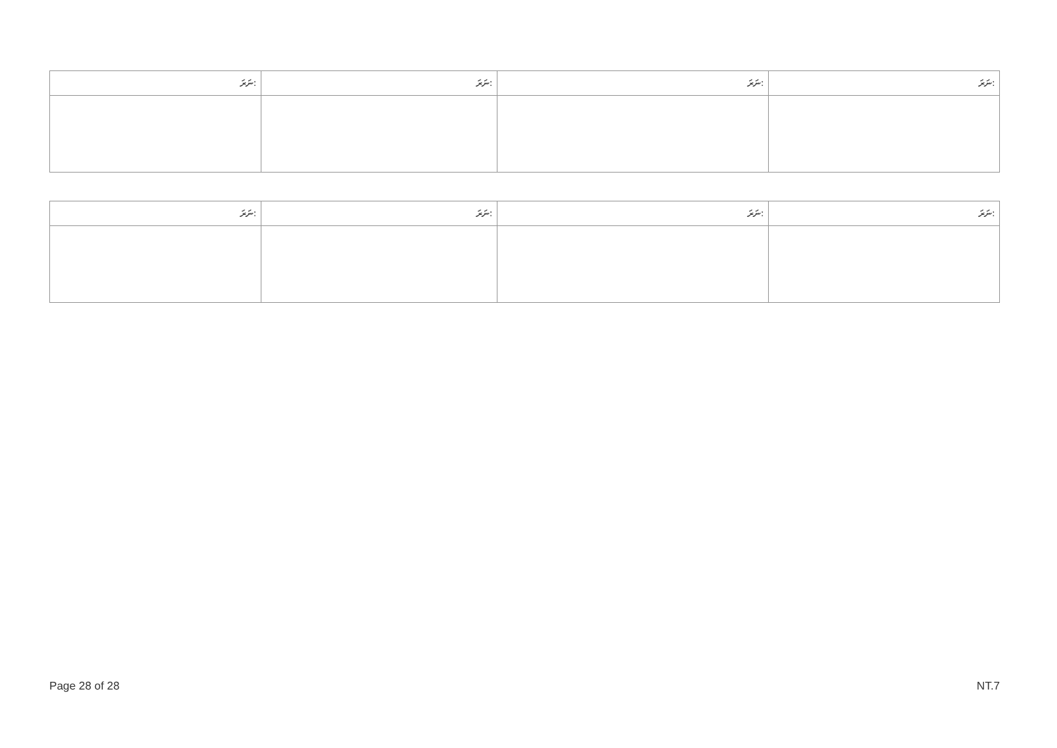| ނަރަ: | ނަރަ: | ނަރަ: | ނަރަ: |
| --- | --- | --- | --- |
| ނަރަ: | ނަރަ: | ނަރަ: | ނަރަ: |
| --- | --- | --- | --- |
Page 28 of 28 NT.7